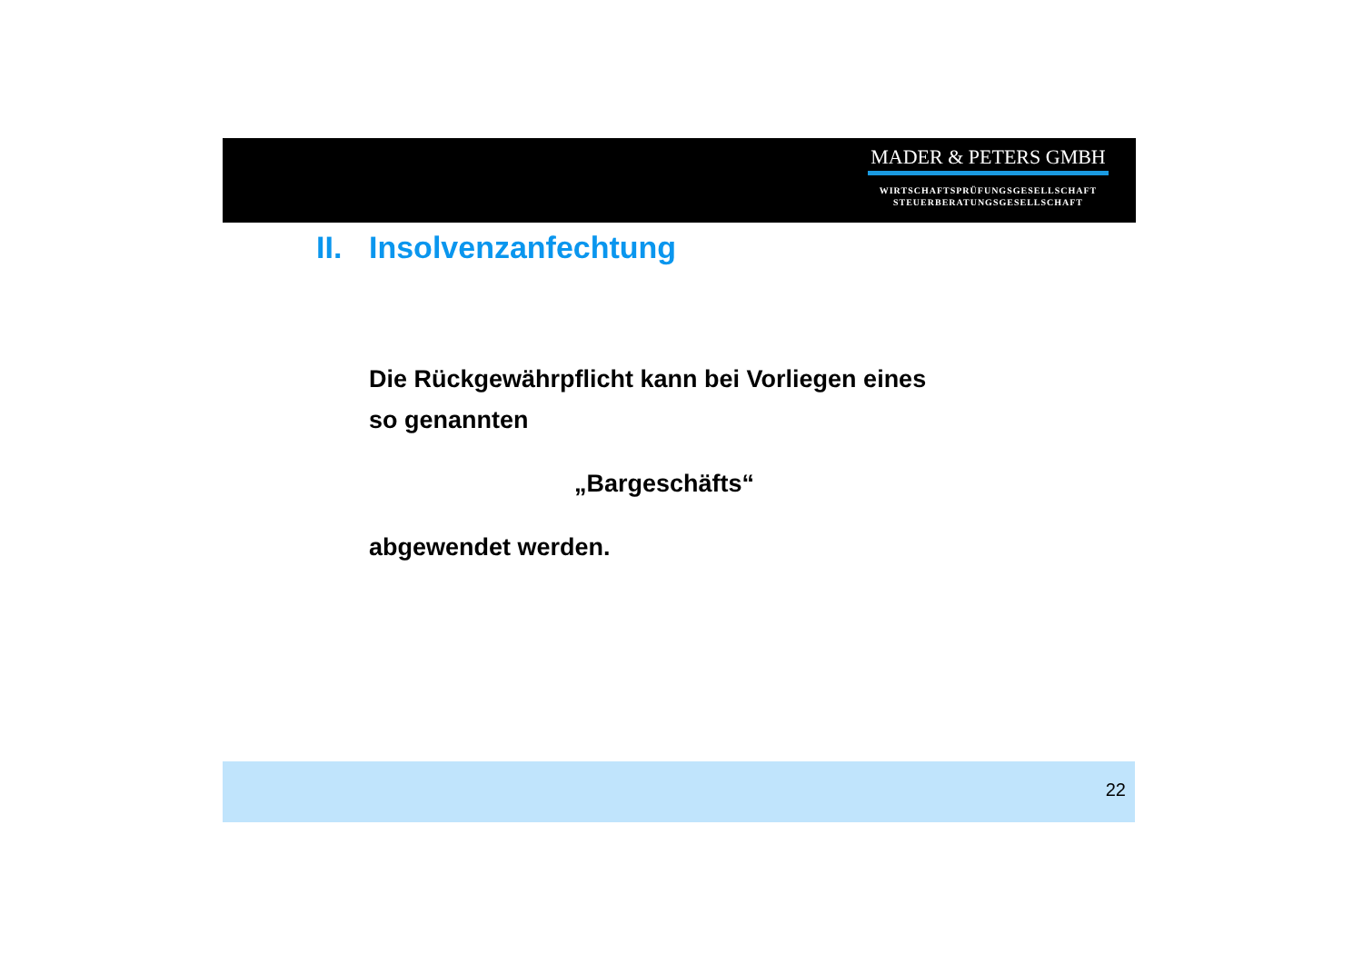MADER & PETERS GMBH
WIRTSCHAFTSPRÜFUNGSGESELLSCHAFT
STEUERBERATUNGSGESELLSCHAFT
II. Insolvenzanfechtung
Die Rückgewährpflicht kann bei Vorliegen eines
so genannten
„Bargeschäfts“
abgewendet werden.
22